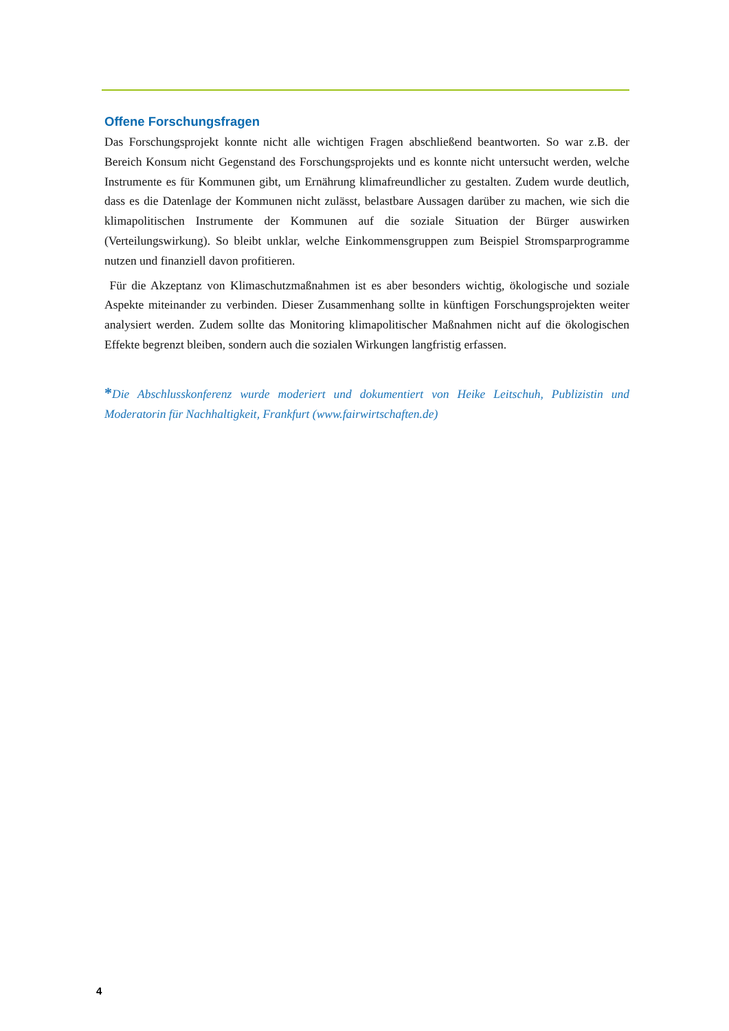Offene Forschungsfragen
Das Forschungsprojekt konnte nicht alle wichtigen Fragen abschließend beantworten. So war z.B. der Bereich Konsum nicht Gegenstand des Forschungsprojekts und es konnte nicht untersucht werden, welche Instrumente es für Kommunen gibt, um Ernährung klimafreundlicher zu gestalten. Zudem wurde deutlich, dass es die Datenlage der Kommunen nicht zulässt, belastbare Aussagen darüber zu machen, wie sich die klimapolitischen Instrumente der Kommunen auf die soziale Situation der Bürger auswirken (Verteilungswirkung). So bleibt unklar, welche Einkommensgruppen zum Beispiel Stromsparprogramme nutzen und finanziell davon profitieren.
Für die Akzeptanz von Klimaschutzmaßnahmen ist es aber besonders wichtig, ökologische und soziale Aspekte miteinander zu verbinden. Dieser Zusammenhang sollte in künftigen Forschungsprojekten weiter analysiert werden. Zudem sollte das Monitoring klimapolitischer Maßnahmen nicht auf die ökologischen Effekte begrenzt bleiben, sondern auch die sozialen Wirkungen langfristig erfassen.
*Die Abschlusskonferenz wurde moderiert und dokumentiert von Heike Leitschuh, Publizistin und Moderatorin für Nachhaltigkeit, Frankfurt (www.fairwirtschaften.de)
4